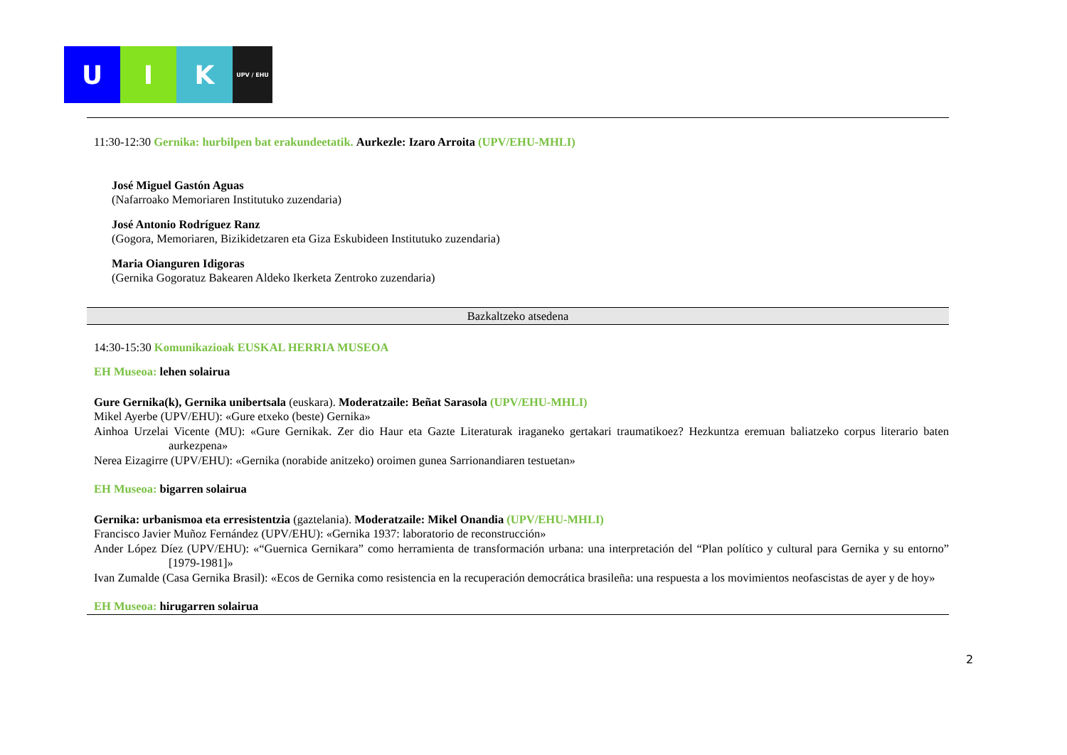U I K
UPV / EHU
11:30-12:30 Gernika: hurbilpen bat erakundeetatik. Aurkezle: Izaro Arroita (UPV/EHU-MHLI)
José Miguel Gastón Aguas
(Nafarroako Memoriaren Institutuko zuzendaria)
José Antonio Rodríguez Ranz
(Gogora, Memoriaren, Bizikidetzaren eta Giza Eskubideen Institutuko zuzendaria)
Maria Oianguren Idigoras
(Gernika Gogoratuz Bakearen Aldeko Ikerketa Zentroko zuzendaria)
Bazkaltzeko atsedena
14:30-15:30 Komunikazioak EUSKAL HERRIA MUSEOA
EH Museoa: lehen solairua
Gure Gernika(k), Gernika unibertsala (euskara). Moderatzaile: Beñat Sarasola (UPV/EHU-MHLI)
Mikel Ayerbe (UPV/EHU): «Gure etxeko (beste) Gernika»
Ainhoa Urzelai Vicente (MU): «Gure Gernikak. Zer dio Haur eta Gazte Literaturak iraganeko gertakari traumatikoez? Hezkuntza eremuan baliatzeko corpus literario baten aurkezpena»
Nerea Eizagirre (UPV/EHU): «Gernika (norabide anitzeko) oroimen gunea Sarrionandiaren testuetan»
EH Museoa: bigarren solairua
Gernika: urbanismoa eta erresistentzia (gaztelania). Moderatzaile: Mikel Onandia (UPV/EHU-MHLI)
Francisco Javier Muñoz Fernández (UPV/EHU): «Gernika 1937: laboratorio de reconstrucción»
Ander López Díez (UPV/EHU): «“Guernica Gernikara” como herramienta de transformación urbana: una interpretación del “Plan político y cultural para Gernika y su entorno” [1979-1981]»
Ivan Zumalde (Casa Gernika Brasil): «Ecos de Gernika como resistencia en la recuperación democrática brasileña: una respuesta a los movimientos neofascistas de ayer y de hoy»
EH Museoa: hirugarren solairua
2